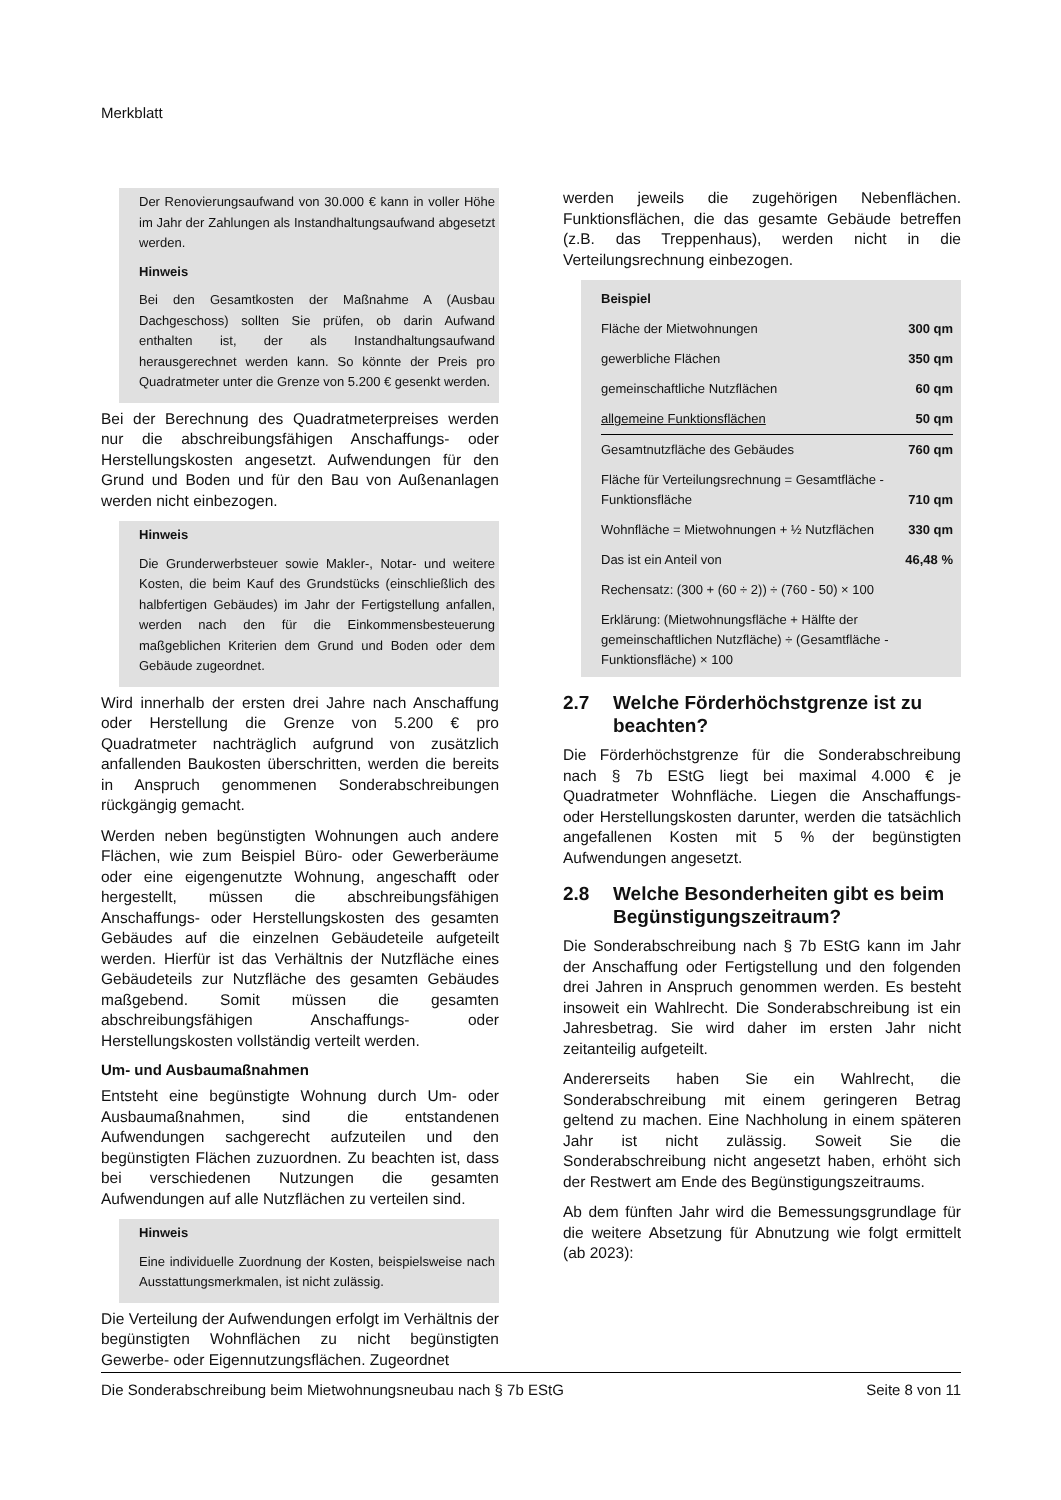Merkblatt
Der Renovierungsaufwand von 30.000 € kann in voller Höhe im Jahr der Zahlungen als Instandhaltungsaufwand abgesetzt werden.
Hinweis
Bei den Gesamtkosten der Maßnahme A (Ausbau Dachgeschoss) sollten Sie prüfen, ob darin Aufwand enthalten ist, der als Instandhaltungsaufwand herausgerechnet werden kann. So könnte der Preis pro Quadratmeter unter die Grenze von 5.200 € gesenkt werden.
Bei der Berechnung des Quadratmeterpreises werden nur die abschreibungsfähigen Anschaffungs- oder Herstellungskosten angesetzt. Aufwendungen für den Grund und Boden und für den Bau von Außenanlagen werden nicht einbezogen.
Hinweis
Die Grunderwerbsteuer sowie Makler-, Notar- und weitere Kosten, die beim Kauf des Grundstücks (einschließlich des halbfertigen Gebäudes) im Jahr der Fertigstellung anfallen, werden nach den für die Einkommensbesteuerung maßgeblichen Kriterien dem Grund und Boden oder dem Gebäude zugeordnet.
Wird innerhalb der ersten drei Jahre nach Anschaffung oder Herstellung die Grenze von 5.200 € pro Quadratmeter nachträglich aufgrund von zusätzlich anfallenden Baukosten überschritten, werden die bereits in Anspruch genommenen Sonderabschreibungen rückgängig gemacht.
Werden neben begünstigten Wohnungen auch andere Flächen, wie zum Beispiel Büro- oder Gewerberäume oder eine eigengenutzte Wohnung, angeschafft oder hergestellt, müssen die abschreibungsfähigen Anschaffungs- oder Herstellungskosten des gesamten Gebäudes auf die einzelnen Gebäudeteile aufgeteilt werden. Hierfür ist das Verhältnis der Nutzfläche eines Gebäudeteils zur Nutzfläche des gesamten Gebäudes maßgebend. Somit müssen die gesamten abschreibungsfähigen Anschaffungs- oder Herstellungskosten vollständig verteilt werden.
Um- und Ausbaumaßnahmen
Entsteht eine begünstigte Wohnung durch Um- oder Ausbaumaßnahmen, sind die entstandenen Aufwendungen sachgerecht aufzuteilen und den begünstigten Flächen zuzuordnen. Zu beachten ist, dass bei verschiedenen Nutzungen die gesamten Aufwendungen auf alle Nutzflächen zu verteilen sind.
Hinweis
Eine individuelle Zuordnung der Kosten, beispielsweise nach Ausstattungsmerkmalen, ist nicht zulässig.
Die Verteilung der Aufwendungen erfolgt im Verhältnis der begünstigten Wohnflächen zu nicht begünstigten Gewerbe- oder Eigennutzungsflächen. Zugeordnet
werden jeweils die zugehörigen Nebenflächen. Funktionsflächen, die das gesamte Gebäude betreffen (z.B. das Treppenhaus), werden nicht in die Verteilungsrechnung einbezogen.
| Beispiel | |
| Fläche der Mietwohnungen | 300 qm |
| gewerbliche Flächen | 350 qm |
| gemeinschaftliche Nutzflächen | 60 qm |
| allgemeine Funktionsflächen | 50 qm |
| Gesamtnutzfläche des Gebäudes | 760 qm |
| Fläche für Verteilungsrechnung = Gesamtfläche - Funktionsfläche | 710 qm |
| Wohnfläche = Mietwohnungen + ½ Nutzflächen | 330 qm |
| Das ist ein Anteil von | 46,48 % |
| Rechensatz: (300 + (60 ÷ 2)) ÷ (760 - 50) × 100 | |
| Erklärung: (Mietwohnungsfläche + Hälfte der gemeinschaftlichen Nutzfläche) ÷ (Gesamtfläche - Funktionsfläche) × 100 | |
2.7 Welche Förderhöchstgrenze ist zu beachten?
Die Förderhöchstgrenze für die Sonderabschreibung nach § 7b EStG liegt bei maximal 4.000 € je Quadratmeter Wohnfläche. Liegen die Anschaffungs- oder Herstellungskosten darunter, werden die tatsächlich angefallenen Kosten mit 5 % der begünstigten Aufwendungen angesetzt.
2.8 Welche Besonderheiten gibt es beim Begünstigungszeitraum?
Die Sonderabschreibung nach § 7b EStG kann im Jahr der Anschaffung oder Fertigstellung und den folgenden drei Jahren in Anspruch genommen werden. Es besteht insoweit ein Wahlrecht. Die Sonderabschreibung ist ein Jahresbetrag. Sie wird daher im ersten Jahr nicht zeitanteilig aufgeteilt.
Andererseits haben Sie ein Wahlrecht, die Sonderabschreibung mit einem geringeren Betrag geltend zu machen. Eine Nachholung in einem späteren Jahr ist nicht zulässig. Soweit Sie die Sonderabschreibung nicht angesetzt haben, erhöht sich der Restwert am Ende des Begünstigungszeitraums.
Ab dem fünften Jahr wird die Bemessungsgrundlage für die weitere Absetzung für Abnutzung wie folgt ermittelt (ab 2023):
Die Sonderabschreibung beim Mietwohnungsneubau nach § 7b EStG Seite 8 von 11